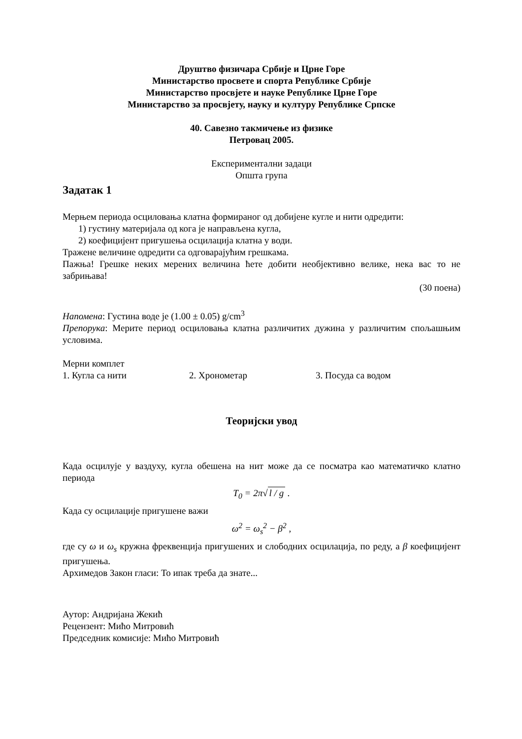Друштво физичара Србије и Црне Горе
Министарство просвете и спорта Републике Србије
Министарство просвјете и науке Републике Црне Горе
Министарство за просвјету, науку и културу Републике Српске
40. Савезно такмичење из физике
Петровац 2005.
Експериментални задаци
Општа група
Задатак 1
Мерњем периода осциловања клатна формираног од добијене кугле и нити одредити:
1) густину материјала од кога је направљена кугла,
2) коефицијент пригушења осцилација клатна у води.
Тражене величине одредити са одговарајућим грешкама.
Пажња! Грешке неких мерених величина ћете добити необјективно велике, нека вас то не забрињава!
(30 поена)
Напомена: Густина воде је (1.00 ± 0.05) g/cm<sup>3</sup>
Препорука: Мерите период осциловања клатна различитих дужина у различитим спољашњим условима.
Мерни комплет
1. Кугла са нити 2. Хронометар 3. Посуда са водом
Теоријски увод
Када осцилује у ваздуху, кугла обешена на нит може да се посматра као математичко клатно периода
T<sub>0</sub> = 2π√ l / g .
Када су осцилације пригушене важи
ω<sup>2</sup> = ω<sub>s</sub><sup>2</sup> − β<sup>2</sup> ,
где су ω и ω<sub>s</sub> кружна фреквенција пригушених и слободних осцилација, по реду, а β коефицијент пригушења.
Архимедов Закон гласи: То ипак треба да знате...
Аутор: Андријана Жекић
Рецензент: Мићо Митровић
Председник комисије: Мићо Митровић